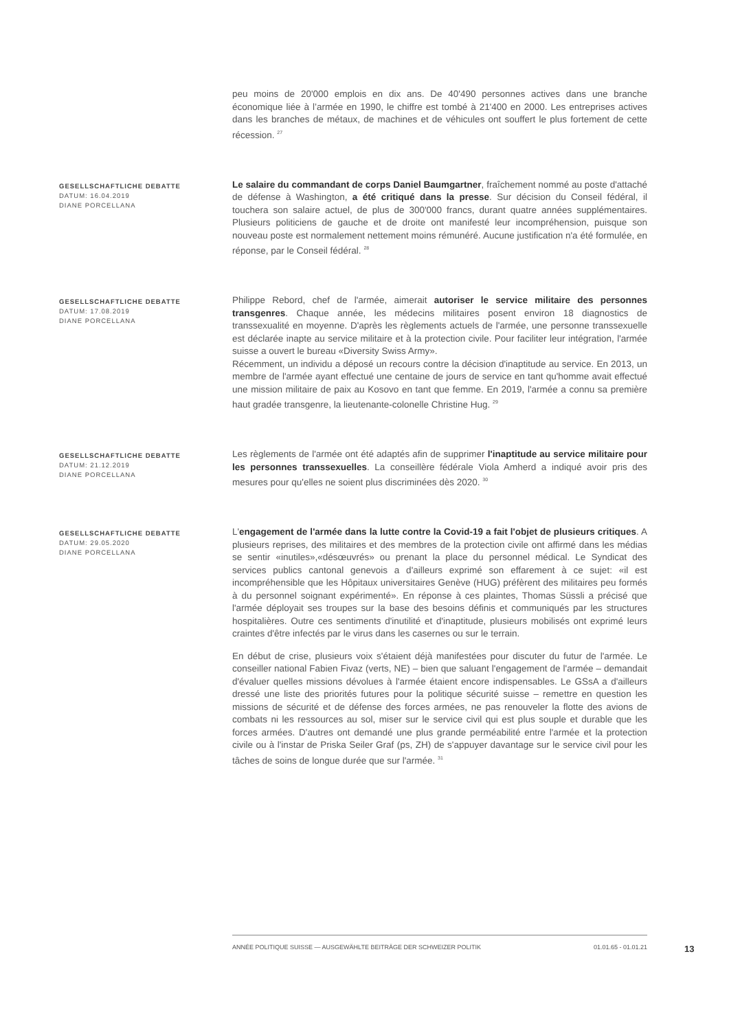peu moins de 20'000 emplois en dix ans. De 40'490 personnes actives dans une branche économique liée à l’armée en 1990, le chiffre est tombé à 21'400 en 2000. Les entreprises actives dans les branches de métaux, de machines et de véhicules ont souffert le plus fortement de cette récession. <sup>27</sup>
GESELLSCHAFTLICHE DEBATTE
DATUM: 16.04.2019
DIANE PORCELLANA
Le salaire du commandant de corps Daniel Baumgartner, fraîchement nommé au poste d'attaché de défense à Washington, a été critiqué dans la presse. Sur décision du Conseil fédéral, il touchera son salaire actuel, de plus de 300'000 francs, durant quatre années supplémentaires. Plusieurs politiciens de gauche et de droite ont manifesté leur incompréhension, puisque son nouveau poste est normalement nettement moins rémunéré. Aucune justification n'a été formulée, en réponse, par le Conseil fédéral. <sup>28</sup>
GESELLSCHAFTLICHE DEBATTE
DATUM: 17.08.2019
DIANE PORCELLANA
Philippe Rebord, chef de l'armée, aimerait autoriser le service militaire des personnes transgenres. Chaque année, les médecins militaires posent environ 18 diagnostics de transsexualité en moyenne. D'après les règlements actuels de l'armée, une personne transsexuelle est déclarée inapte au service militaire et à la protection civile. Pour faciliter leur intégration, l'armée suisse a ouvert le bureau «Diversity Swiss Army».
Récemment, un individu a déposé un recours contre la décision d'inaptitude au service. En 2013, un membre de l'armée ayant effectué une centaine de jours de service en tant qu'homme avait effectué une mission militaire de paix au Kosovo en tant que femme. En 2019, l'armée a connu sa première haut gradée transgenre, la lieutenante-colonelle Christine Hug. <sup>29</sup>
GESELLSCHAFTLICHE DEBATTE
DATUM: 21.12.2019
DIANE PORCELLANA
Les règlements de l'armée ont été adaptés afin de supprimer l'inaptitude au service militaire pour les personnes transsexuelles. La conseillère fédérale Viola Amherd a indiqué avoir pris des mesures pour qu'elles ne soient plus discriminées dès 2020. <sup>30</sup>
GESELLSCHAFTLICHE DEBATTE
DATUM: 29.05.2020
DIANE PORCELLANA
L'engagement de l'armée dans la lutte contre la Covid-19 a fait l'objet de plusieurs critiques. A plusieurs reprises, des militaires et des membres de la protection civile ont affirmé dans les médias se sentir «inutiles»,«désœuvrés» ou prenant la place du personnel médical. Le Syndicat des services publics cantonal genevois a d'ailleurs exprimé son effarement à ce sujet: «il est incompréhensible que les Hôpitaux universitaires Genève (HUG) préfèrent des militaires peu formés à du personnel soignant expérimenté». En réponse à ces plaintes, Thomas Süssli a précisé que l'armée déployait ses troupes sur la base des besoins définis et communiqués par les structures hospitalières. Outre ces sentiments d'inutilité et d'inaptitude, plusieurs mobilisés ont exprimé leurs craintes d'être infectés par le virus dans les casernes ou sur le terrain.
En début de crise, plusieurs voix s'étaient déjà manifestées pour discuter du futur de l'armée. Le conseiller national Fabien Fivaz (verts, NE) – bien que saluant l'engagement de l'armée – demandait d'évaluer quelles missions dévolues à l'armée étaient encore indispensables. Le GSsA a d'ailleurs dressé une liste des priorités futures pour la politique sécurité suisse – remettre en question les missions de sécurité et de défense des forces armées, ne pas renouveler la flotte des avions de combats ni les ressources au sol, miser sur le service civil qui est plus souple et durable que les forces armées. D'autres ont demandé une plus grande perméabilité entre l'armée et la protection civile ou à l'instar de Priska Seiler Graf (ps, ZH) de s'appuyer davantage sur le service civil pour les tâches de soins de longue durée que sur l'armée. <sup>31</sup>
ANNÉE POLITIQUE SUISSE — AUSGEWÄHLTE BEITRÄGE DER SCHWEIZER POLITIK 01.01.65 - 01.01.21
13